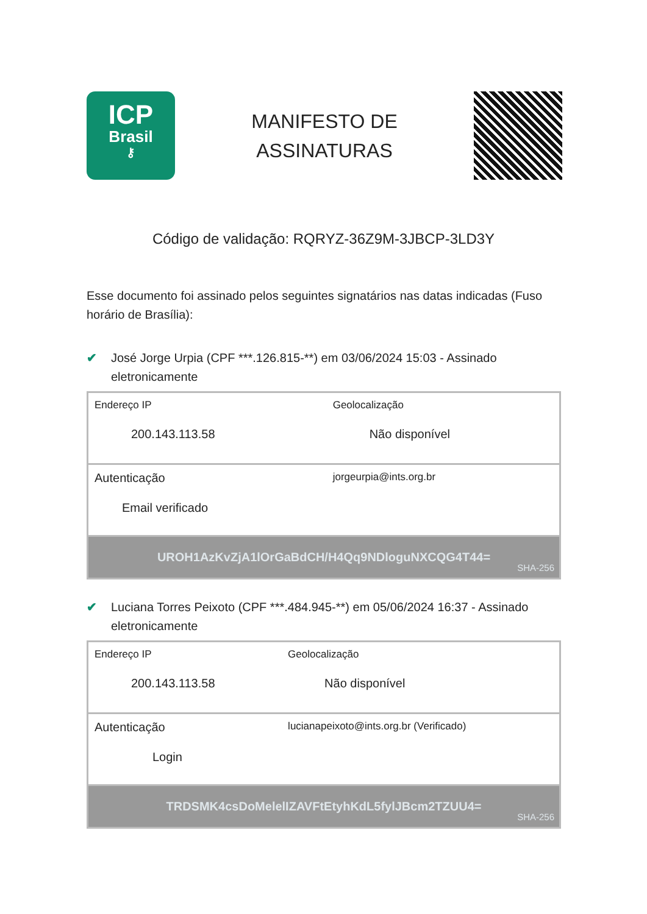ICP
Brasil
⚷
MANIFESTO DE
ASSINATURAS
Código de validação: RQRYZ-36Z9M-3JBCP-3LD3Y
Esse documento foi assinado pelos seguintes signatários nas datas indicadas (Fuso horário de Brasília):
✔ José Jorge Urpia (CPF ***.126.815-**) em 03/06/2024 15:03 - Assinado eletronicamente
| Endereço IP 200.143.113.58 | Geolocalização Não disponível |
| Autenticação Email verificado | jorgeurpia@ints.org.br |
| UROH1AzKvZjA1lOrGaBdCH/H4Qq9NDloguNXCQG4T44= SHA-256 | |
✔ Luciana Torres Peixoto (CPF ***.484.945-**) em 05/06/2024 16:37 - Assinado eletronicamente
| Endereço IP 200.143.113.58 | Geolocalização Não disponível |
| Autenticação Login | lucianapeixoto@ints.org.br (Verificado) |
| TRDSMK4csDoMelelIZAVFtEtyhKdL5fylJBcm2TZUU4= SHA-256 | |